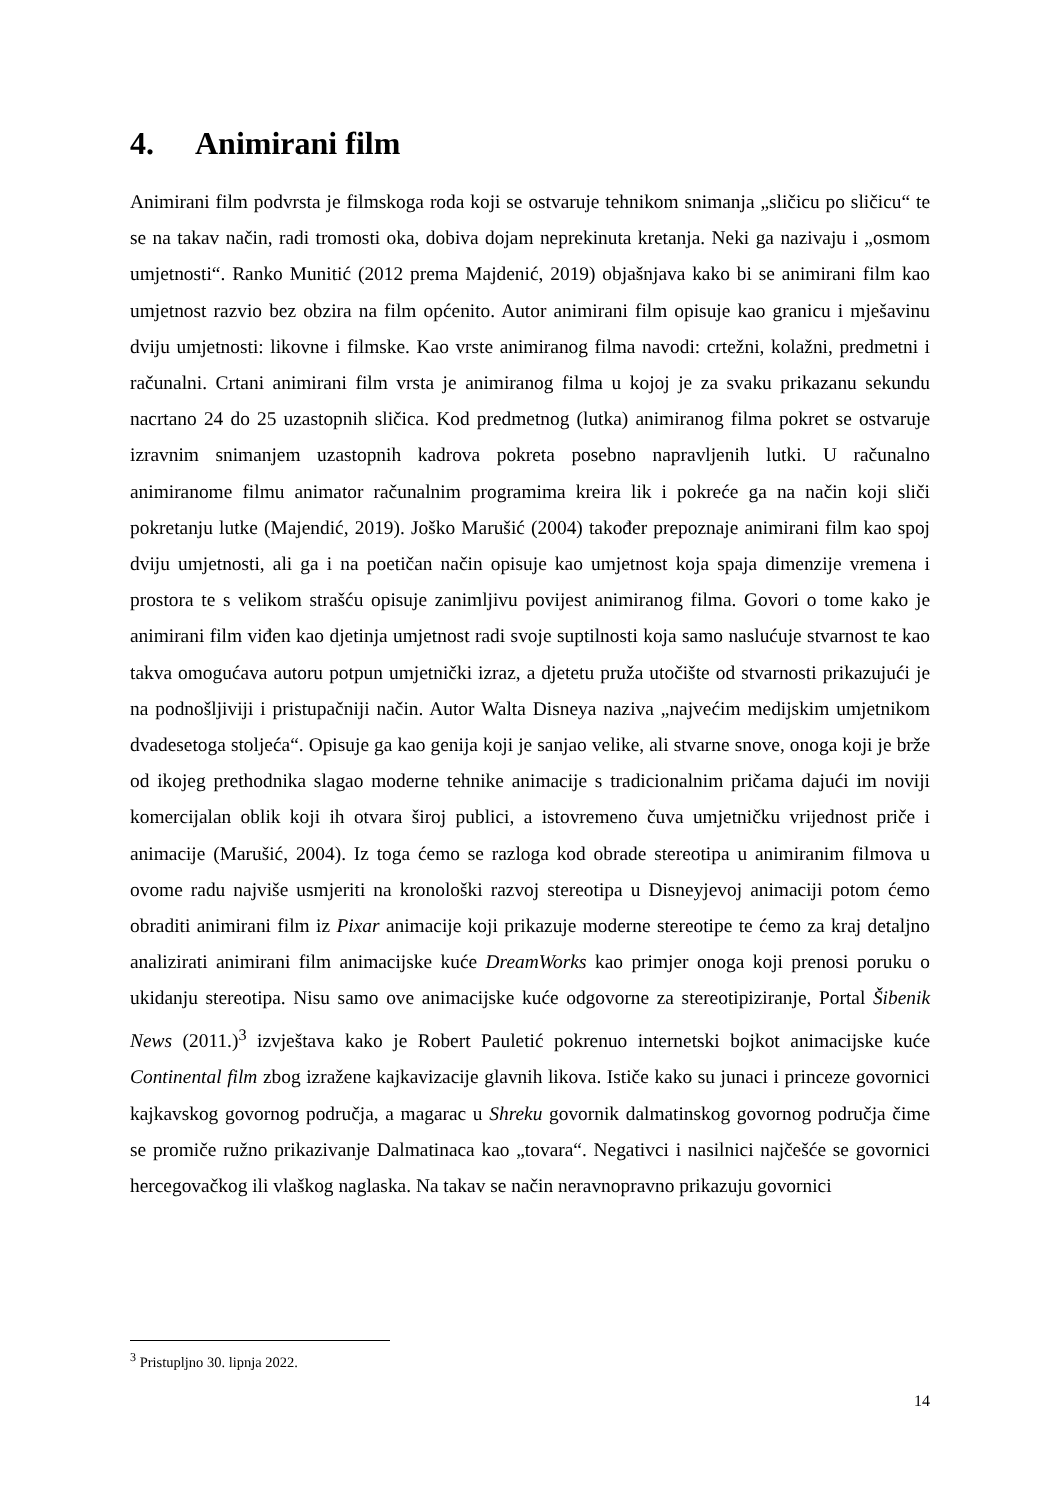4. Animirani film
Animirani film podvrsta je filmskoga roda koji se ostvaruje tehnikom snimanja „sličicu po sličicu“ te se na takav način, radi tromosti oka, dobiva dojam neprekinuta kretanja. Neki ga nazivaju i „osmom umjetnosti“. Ranko Munitić (2012 prema Majdenić, 2019) objašnjava kako bi se animirani film kao umjetnost razvio bez obzira na film općenito. Autor animirani film opisuje kao granicu i mješavinu dviju umjetnosti: likovne i filmske. Kao vrste animiranog filma navodi: crtežni, kolažni, predmetni i računalni. Crtani animirani film vrsta je animiranog filma u kojoj je za svaku prikazanu sekundu nacrtano 24 do 25 uzastopnih sličica. Kod predmetnog (lutka) animiranog filma pokret se ostvaruje izravnim snimanjem uzastopnih kadrova pokreta posebno napravljenih lutki. U računalno animiranome filmu animator računalnim programima kreira lik i pokreće ga na način koji sliči pokretanju lutke (Majendić, 2019). Joško Marušić (2004) također prepoznaje animirani film kao spoj dviju umjetnosti, ali ga i na poetičan način opisuje kao umjetnost koja spaja dimenzije vremena i prostora te s velikom strašću opisuje zanimljivu povijest animiranog filma. Govori o tome kako je animirani film viđen kao djetinja umjetnost radi svoje suptilnosti koja samo naslućuje stvarnost te kao takva omogućava autoru potpun umjetnički izraz, a djetetu pruža utočište od stvarnosti prikazujući je na podnošljiviji i pristupačniji način. Autor Walta Disneya naziva „najvećim medijskim umjetnikom dvadesetoga stoljeća“. Opisuje ga kao genija koji je sanjao velike, ali stvarne snove, onoga koji je brže od ikojeg prethodnika slagao moderne tehnike animacije s tradicionalnim pričama dajući im noviji komercijalan oblik koji ih otvara široj publici, a istovremeno čuva umjetničku vrijednost priče i animacije (Marušić, 2004). Iz toga ćemo se razloga kod obrade stereotipa u animiranim filmova u ovome radu najviše usmjeriti na kronološki razvoj stereotipa u Disneyjevoj animaciji potom ćemo obraditi animirani film iz Pixar animacije koji prikazuje moderne stereotipe te ćemo za kraj detaljno analizirati animirani film animacijske kuće DreamWorks kao primjer onoga koji prenosi poruku o ukidanju stereotipa. Nisu samo ove animacijske kuće odgovorne za stereotipiziranje, Portal Šibenik News (2011.)<sup>3</sup> izvještava kako je Robert Pauletić pokrenuo internetski bojkot animacijske kuće Continental film zbog izražene kajkavizacije glavnih likova. Ističe kako su junaci i princeze govornici kajkavskog govornog područja, a magarac u Shreku govornik dalmatinskog govornog područja čime se promiče ružno prikazivanje Dalmatinaca kao „tovara“. Negativci i nasilnici najčešće se govornici hercegovačkog ili vlaškog naglaska. Na takav se način neravnopravno prikazuju govornici
<sup>3</sup> Pristupljno 30. lipnja 2022.
14